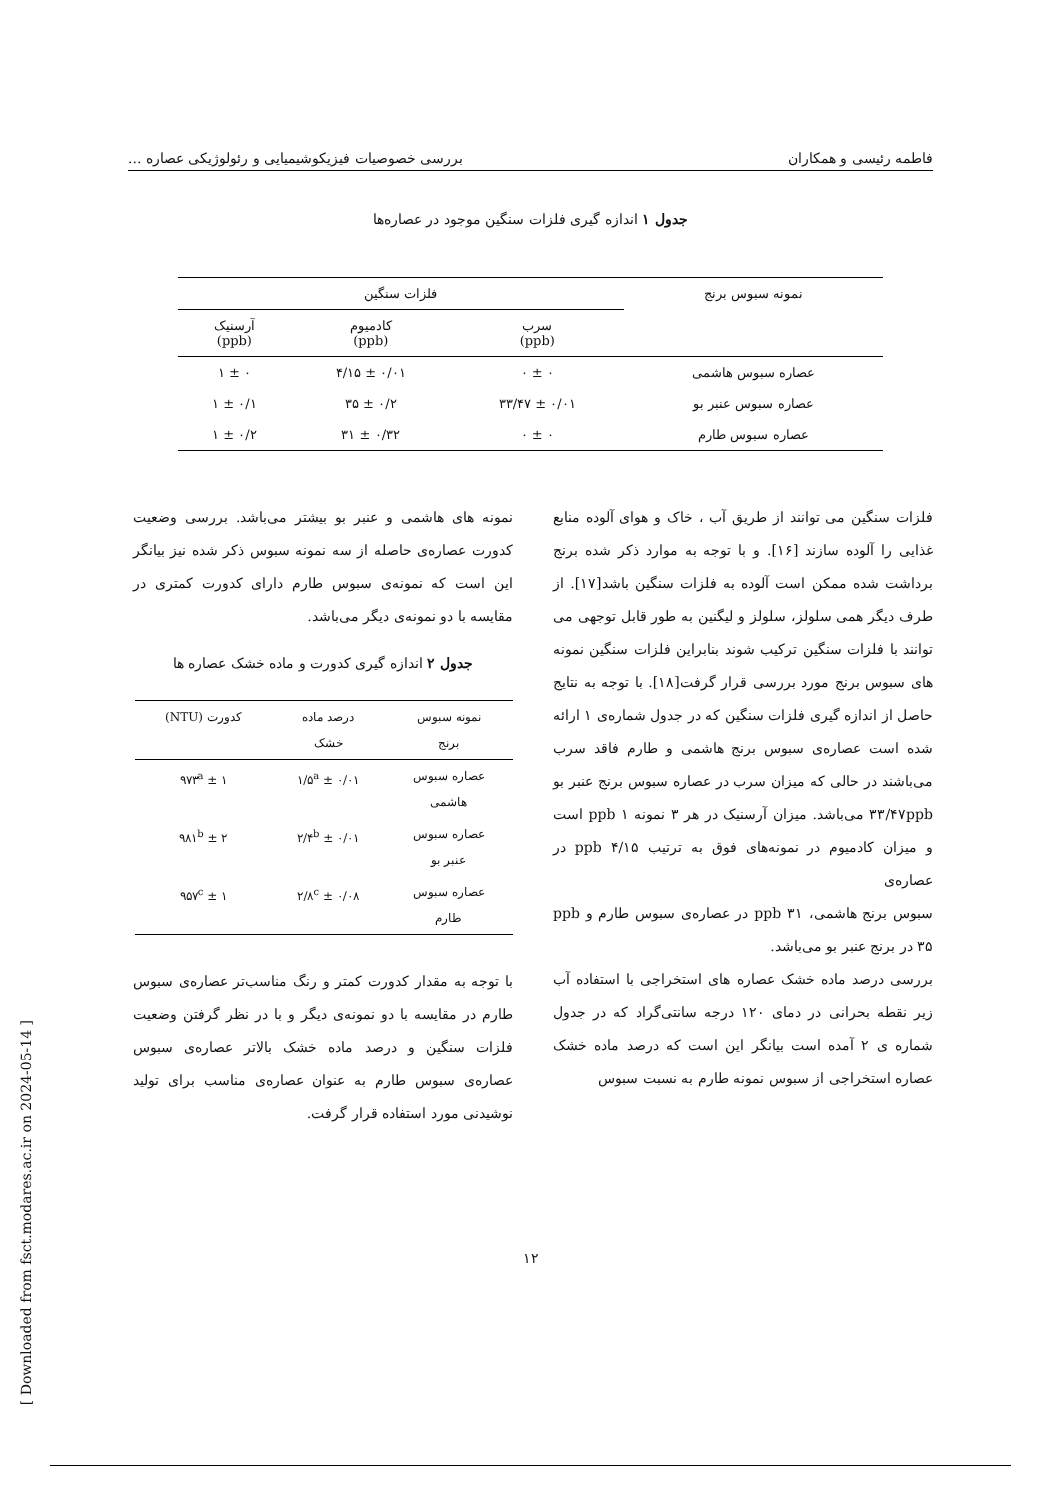فاطمه رئیسی و همکاران بررسی خصوصیات فیزیکوشیمیایی و رئولوژیکی عصاره ...
جدول ۱ اندازه گیری فلزات سنگین موجود در عصاره‌ها
| نمونه سبوس برنج | فلزات سنگین | | |
| --- | --- | --- | --- |
| | سرب (ppb) | کادمیوم (ppb) | آرسنیک (ppb) |
| عصاره سبوس هاشمی | ۰ ± ۰ | ۰/۰۱ ± ۴/۱۵ | ۰ ± ۱ |
| عصاره سبوس عنبر بو | ۰/۰۱ ± ۳۳/۴۷ | ۰/۲ ± ۳۵ | ۰/۱ ± ۱ |
| عصاره سبوس طارم | ۰ ± ۰ | ۰/۳۲ ± ۳۱ | ۰/۲ ± ۱ |
فلزات سنگین می توانند از طریق آب ، خاک و هوای آلوده منابع غذایی را آلوده سازند [۱۶]. و با توجه به موارد ذکر شده برنج برداشت شده ممکن است آلوده به فلزات سنگین باشد[۱۷]. از طرف دیگر همی سلولز، سلولز و لیگنین به طور قابل توجهی می توانند با فلزات سنگین ترکیب شوند بنابراین فلزات سنگین نمونه های سبوس برنج مورد بررسی قرار گرفت[۱۸]. با توجه به نتایج حاصل از اندازه گیری فلزات سنگین که در جدول شماره‌ی ۱ ارائه شده است عصاره‌ی سبوس برنج هاشمی و طارم فاقد سرب می‌باشند در حالی که میزان سرب در عصاره سبوس برنج عنبر بو ۳۳/۴۷ppb می‌باشد. میزان آرسنیک در هر ۳ نمونه ppb ۱ است و میزان کادمیوم در نمونه‌های فوق به ترتیب ppb ۴/۱۵ در عصاره‌ی
سبوس برنج هاشمی، ppb ۳۱ در عصاره‌ی سبوس طارم و ppb ۳۵ در برنج عنبر بو می‌باشد.
بررسی درصد ماده خشک عصاره های استخراجی با استفاده آب زیر نقطه بحرانی در دمای ۱۲۰ درجه سانتی‌گراد که در جدول شماره ی ۲ آمده است بیانگر این است که درصد ماده خشک عصاره استخراجی از سبوس نمونه طارم به نسبت سبوس
نمونه های هاشمی و عنبر بو بیشتر می‌باشد. بررسی وضعیت کدورت عصاره‌ی حاصله از سه نمونه سبوس ذکر شده نیز بیانگر این است که نمونه‌ی سبوس طارم دارای کدورت کمتری در مقایسه با دو نمونه‌ی دیگر می‌باشد.
جدول ۲ اندازه گیری کدورت و ماده خشک عصاره ها
| نمونه سبوس برنج | درصد ماده خشک | کدورت (NTU) |
| --- | --- | --- |
| عصاره سبوس هاشمی | ۰/۰۱ ± ۱/۵<sup>a</sup> | ۱ ± ۹۷۳<sup>a</sup> |
| عصاره سبوس عنبر بو | ۰/۰۱ ± ۲/۴<sup>b</sup> | ۲ ± ۹۸۱<sup>b</sup> |
| عصاره سبوس طارم | ۰/۰۸ ± ۲/۸<sup>c</sup> | ۱ ± ۹۵۷<sup>c</sup> |
با توجه به مقدار کدورت کمتر و رنگ مناسب‌تر عصاره‌ی سبوس طارم در مقایسه با دو نمونه‌ی دیگر و با در نظر گرفتن وضعیت فلزات سنگین و درصد ماده خشک بالاتر عصاره‌ی سبوس عصاره‌ی سبوس طارم به عنوان عصاره‌ی مناسب برای تولید نوشیدنی مورد استفاده قرار گرفت.
۱۲
[ Downloaded from fsct.modares.ac.ir on 2024-05-14 ]